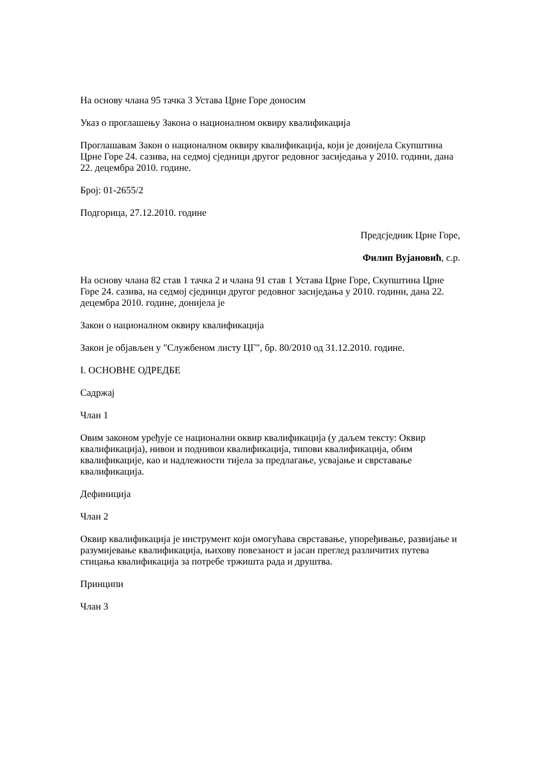На основу члана 95 тачка 3 Устава Црне Горе доносим
Указ о проглашењу Закона о националном оквиру квалификација
Проглашавам Закон о националном оквиру квалификација, који је донијела Скупштина Црне Горе 24. сазива, на седмој сједници другог редовног засиједања у 2010. години, дана 22. децембра 2010. године.
Број: 01-2655/2
Подгорица, 27.12.2010. године
Предсједник Црне Горе,
Филип Вујановић, с.р.
На основу члана 82 став 1 тачка 2 и члана 91 став 1 Устава Црне Горе, Скупштина Црне Горе 24. сазива, на седмој сједници другог редовног засиједања у 2010. години, дана 22. децембра 2010. године, донијела је
Закон о националном оквиру квалификација
Закон је објављен у "Службеном листу ЦГ", бр. 80/2010 од 31.12.2010. године.
I. ОСНОВНЕ ОДРЕДБЕ
Садржај
Члан 1
Овим законом уређује се национални оквир квалификација (у даљем тексту: Оквир квалификација), нивои и поднивои квалификација, типови квалификација, обим квалификације, као и надлежности тијела за предлагање, усвајање и сврставање квалификација.
Дефиниција
Члан 2
Оквир квалификација је инструмент који омогућава сврставање, упоређивање, развијање и разумијевање квалификација, њихову повезаност и јасан преглед различитих путева стицања квалификација за потребе тржишта рада и друштва.
Принципи
Члан 3